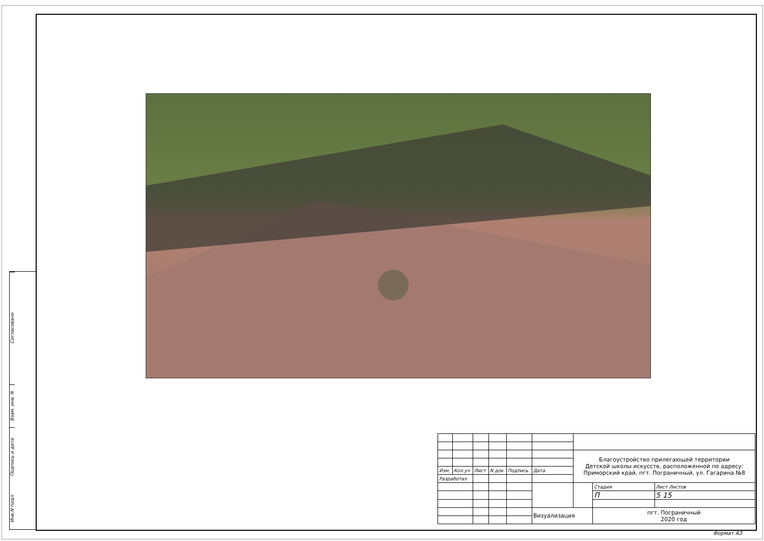Согласовано
Взам. инв. N
Подпись и дата
Инв.N подл.
| | | | | | | Благоустройство прилегающей территории Детской школы искусств, расположенной по адресу: Приморский край, пгт. Пограничный, ул. Гагарина №8 | | |
| Изм. | Кол.уч | Лист | N док | Подпись | Дата | | | |
| Разработал | | | | | | | | |
| | | | | | | | Стадия | Лист Листов |
| | | | | | | | П | 5 15 |
| | | | | | Визуализация | | пгт. Пограничный 2020 год | |
Формат А3